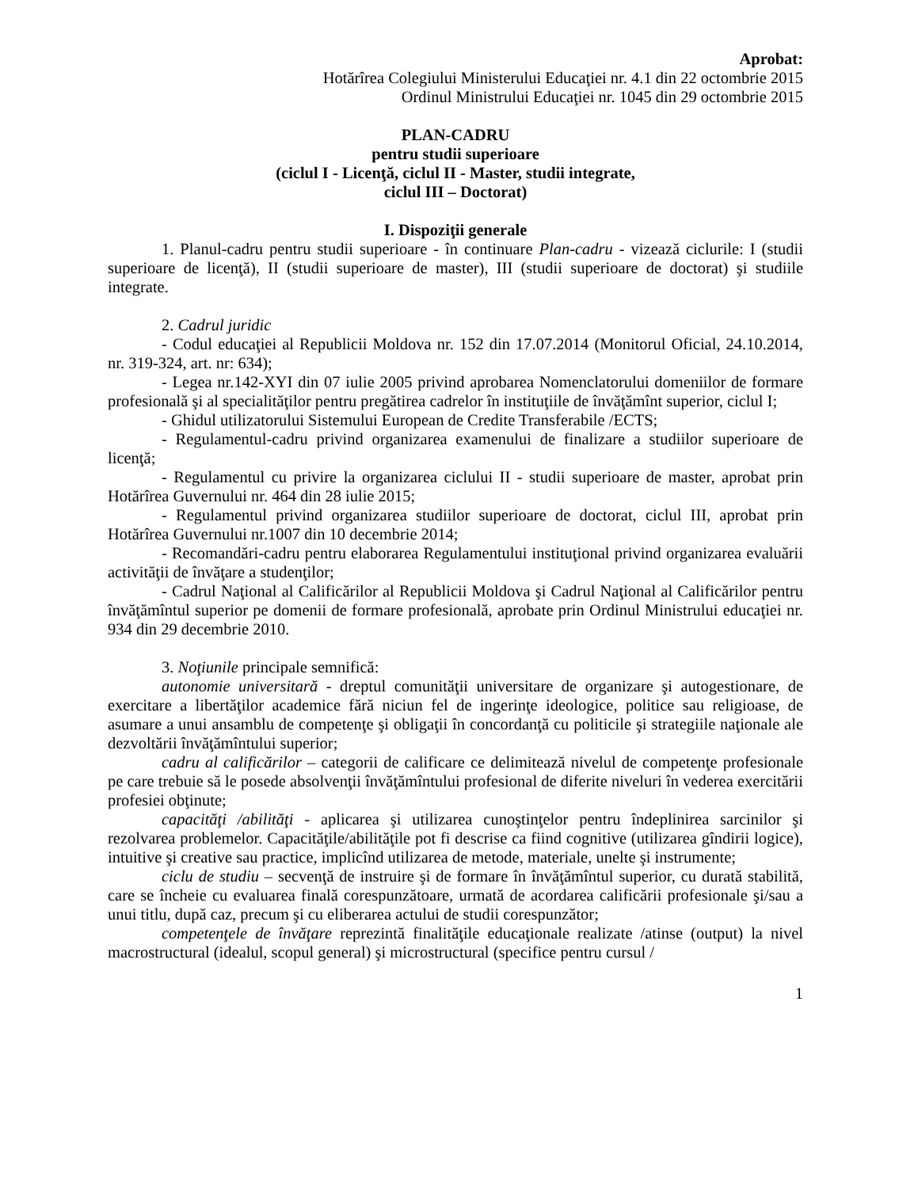Aprobat:
Hotărîrea Colegiului Ministerului Educaţiei nr. 4.1 din 22 octombrie 2015
Ordinul Ministrului Educaţiei nr. 1045 din 29 octombrie 2015
PLAN-CADRU
pentru studii superioare
(ciclul I - Licenţă, ciclul II - Master, studii integrate,
ciclul III – Doctorat)
I. Dispoziţii generale
1. Planul-cadru pentru studii superioare - în continuare Plan-cadru - vizează ciclurile: I (studii superioare de licenţă), II (studii superioare de master), III (studii superioare de doctorat) şi studiile integrate.
2. Cadrul juridic
- Codul educaţiei al Republicii Moldova nr. 152 din 17.07.2014 (Monitorul Oficial, 24.10.2014, nr. 319-324, art. nr: 634);
- Legea nr.142-XYI din 07 iulie 2005 privind aprobarea Nomenclatorului domeniilor de formare profesională şi al specialităţilor pentru pregătirea cadrelor în instituţiile de învăţămînt superior, ciclul I;
- Ghidul utilizatorului Sistemului European de Credite Transferabile /ECTS;
- Regulamentul-cadru privind organizarea examenului de finalizare a studiilor superioare de licenţă;
- Regulamentul cu privire la organizarea ciclului II - studii superioare de master, aprobat prin Hotărîrea Guvernului nr. 464 din 28 iulie 2015;
- Regulamentul privind organizarea studiilor superioare de doctorat, ciclul III, aprobat prin Hotărîrea Guvernului nr.1007 din 10 decembrie 2014;
- Recomandări-cadru pentru elaborarea Regulamentului instituţional privind organizarea evaluării activităţii de învăţare a studenţilor;
- Cadrul Naţional al Calificărilor al Republicii Moldova şi Cadrul Naţional al Calificărilor pentru învăţămîntul superior pe domenii de formare profesională, aprobate prin Ordinul Ministrului educaţiei nr. 934 din 29 decembrie 2010.
3. Noţiunile principale semnifică:
autonomie universitară - dreptul comunităţii universitare de organizare şi autogestionare, de exercitare a libertăţilor academice fără niciun fel de ingerinţe ideologice, politice sau religioase, de asumare a unui ansamblu de competenţe şi obligaţii în concordanţă cu politicile şi strategiile naţionale ale dezvoltării învăţămîntului superior;
cadru al calificărilor – categorii de calificare ce delimitează nivelul de competenţe profesionale pe care trebuie să le posede absolvenţii învăţămîntului profesional de diferite niveluri în vederea exercitării profesiei obţinute;
capacităţi /abilităţi - aplicarea şi utilizarea cunoştinţelor pentru îndeplinirea sarcinilor şi rezolvarea problemelor. Capacităţile/abilităţile pot fi descrise ca fiind cognitive (utilizarea gîndirii logice), intuitive şi creative sau practice, implicînd utilizarea de metode, materiale, unelte şi instrumente;
ciclu de studiu – secvenţă de instruire şi de formare în învăţămîntul superior, cu durată stabilită, care se încheie cu evaluarea finală corespunzătoare, urmată de acordarea calificării profesionale şi/sau a unui titlu, după caz, precum şi cu eliberarea actului de studii corespunzător;
competenţele de învăţare reprezintă finalităţile educaţionale realizate /atinse (output) la nivel macrostructural (idealul, scopul general) şi microstructural (specifice pentru cursul /
1